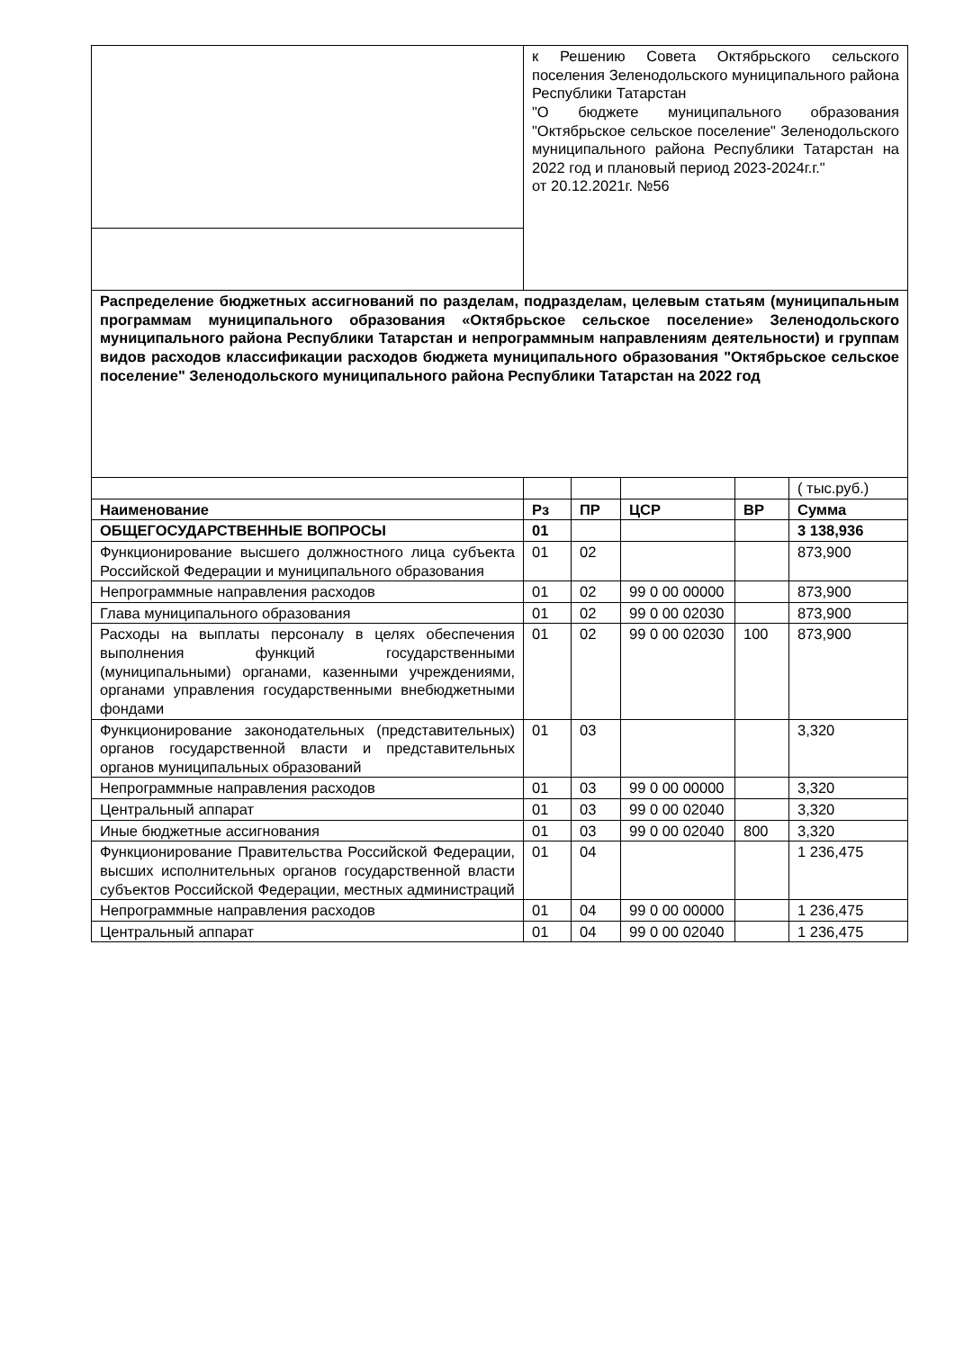| | к Решению Совета Октябрьского сельского поселения Зеленодольского муниципального района Республики Татарстан "О бюджете муниципального образования "Октябрьское сельское поселение" Зеленодольского муниципального района Республики Татарстан на 2022 год и плановый период 2023-2024г.г." от 20.12.2021г. №56 | | | | |
| Распределение бюджетных ассигнований по разделам, подразделам, целевым статьям (муниципальным программам муниципального образования «Октябрьское сельское поселение» Зеленодольского муниципального района Республики Татарстан и непрограммным направлениям деятельности) и группам видов расходов классификации расходов бюджета муниципального образования "Октябрьское сельское поселение" Зеленодольского муниципального района Республики Татарстан на 2022 год | | | | | |
| | | | | | ( тыс.руб.) |
| Наименование | Рз | ПР | ЦСР | ВР | Сумма |
| ОБЩЕГОСУДАРСТВЕННЫЕ ВОПРОСЫ | 01 | | | | 3 138,936 |
| Функционирование высшего должностного лица субъекта Российской Федерации и муниципального образования | 01 | 02 | | | 873,900 |
| Непрограммные направления расходов | 01 | 02 | 99 0 00 00000 | | 873,900 |
| Глава муниципального образования | 01 | 02 | 99 0 00 02030 | | 873,900 |
| Расходы на выплаты персоналу в целях обеспечения выполнения функций государственными (муниципальными) органами, казенными учреждениями, органами управления государственными внебюджетными фондами | 01 | 02 | 99 0 00 02030 | 100 | 873,900 |
| Функционирование законодательных (представительных) органов государственной власти и представительных органов муниципальных образований | 01 | 03 | | | 3,320 |
| Непрограммные направления расходов | 01 | 03 | 99 0 00 00000 | | 3,320 |
| Центральный аппарат | 01 | 03 | 99 0 00 02040 | | 3,320 |
| Иные бюджетные ассигнования | 01 | 03 | 99 0 00 02040 | 800 | 3,320 |
| Функционирование Правительства Российской Федерации, высших исполнительных органов государственной власти субъектов Российской Федерации, местных администраций | 01 | 04 | | | 1 236,475 |
| Непрограммные направления расходов | 01 | 04 | 99 0 00 00000 | | 1 236,475 |
| Центральный аппарат | 01 | 04 | 99 0 00 02040 | | 1 236,475 |